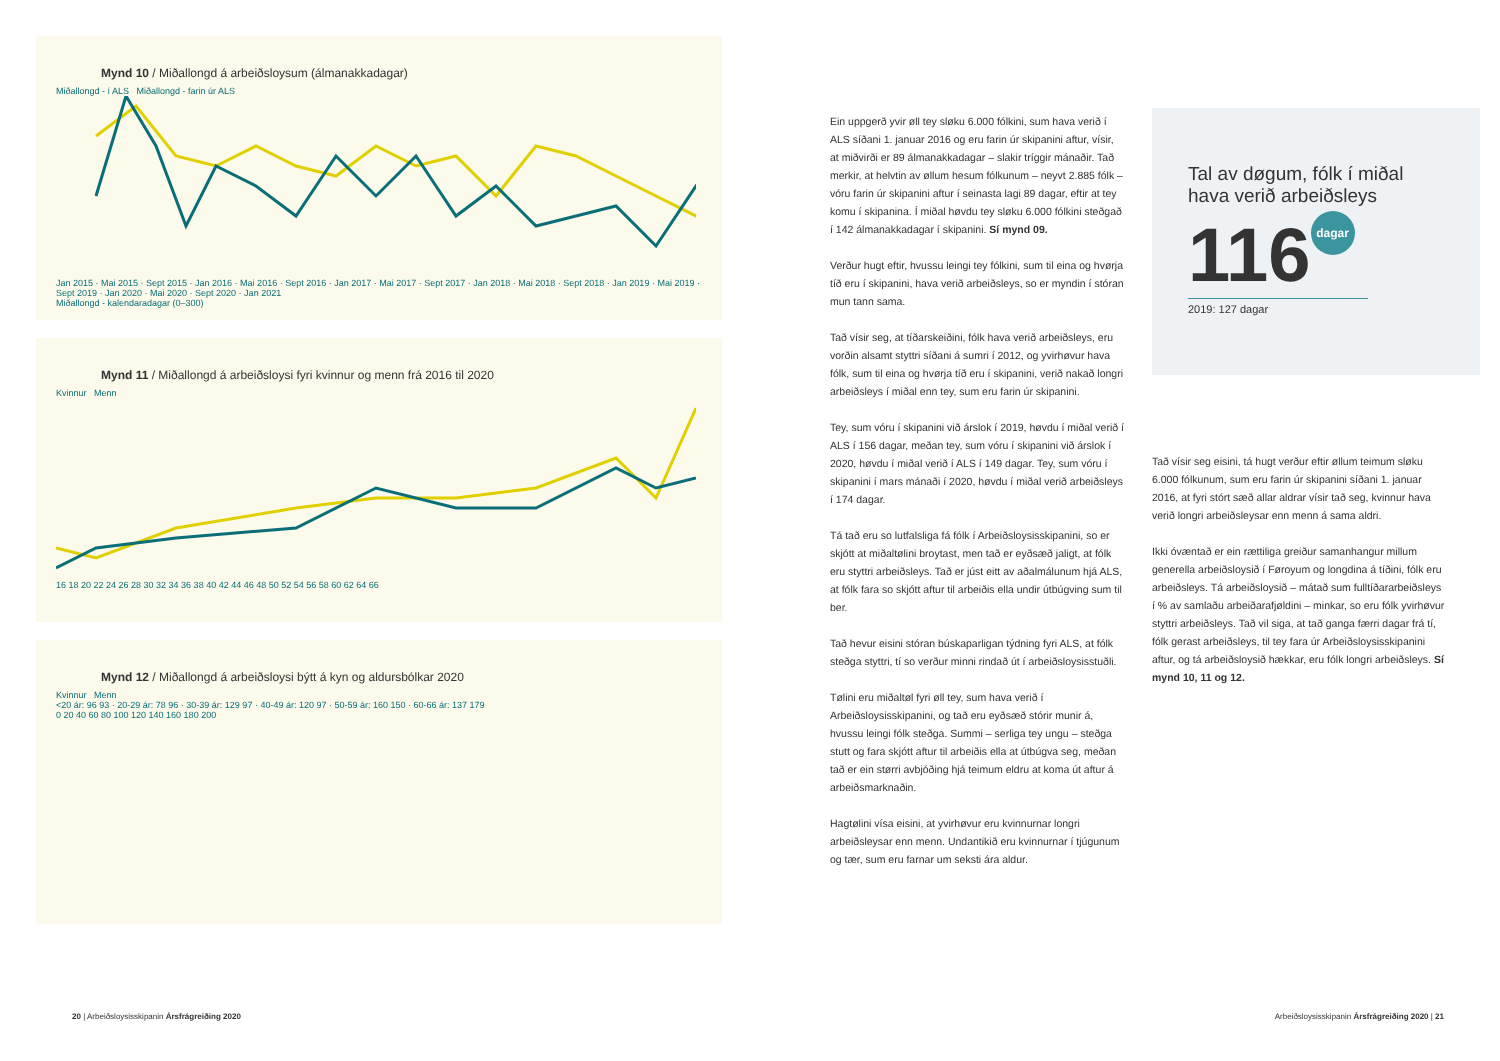Mynd 10 / Miðallongd á arbeiðsloysum (álmanakkadagar)
Miðallongd - í ALS Miðallongd - farin úr ALS
Jan 2015 · Mai 2015 · Sept 2015 · Jan 2016 · Mai 2016 · Sept 2016 · Jan 2017 · Mai 2017 · Sept 2017 · Jan 2018 · Mai 2018 · Sept 2018 · Jan 2019 · Mai 2019 · Sept 2019 · Jan 2020 · Mai 2020 · Sept 2020 · Jan 2021
Miðallongd - kalendaradagar (0–300)
Mynd 11 / Miðallongd á arbeiðsloysi fyri kvinnur og menn frá 2016 til 2020
Kvinnur Menn
16 18 20 22 24 26 28 30 32 34 36 38 40 42 44 46 48 50 52 54 56 58 60 62 64 66
Mynd 12 / Miðallongd á arbeiðsloysi býtt á kyn og aldursbólkar 2020
Kvinnur Menn
<20 ár: 96 93 · 20-29 ár: 78 96 · 30-39 ár: 129 97 · 40-49 ár: 120 97 · 50-59 ár: 160 150 · 60-66 ár: 137 179
0 20 40 60 80 100 120 140 160 180 200
Ein uppgerð yvir øll tey sløku 6.000 fólkini, sum hava verið í ALS síðani 1. januar 2016 og eru farin úr skipanini aftur, vísir, at miðvirði er 89 álmanakkadagar – slakir tríggir mánaðir. Tað merkir, at helvtin av øllum hesum fólkunum – neyvt 2.885 fólk – vóru farin úr skipanini aftur í seinasta lagi 89 dagar, eftir at tey komu í skipanina. Í miðal høvdu tey sløku 6.000 fólkini steðgað í 142 álmanakkadagar í skipanini. Sí mynd 09.
Verður hugt eftir, hvussu leingi tey fólkini, sum til eina og hvørja tíð eru í skipanini, hava verið arbeiðsleys, so er myndin í stóran mun tann sama.
Tað vísir seg, at tíðarskeiðini, fólk hava verið arbeiðsleys, eru vorðin alsamt styttri síðani á sumri í 2012, og yvirhøvur hava fólk, sum til eina og hvørja tíð eru í skipanini, verið nakað longri arbeiðsleys í miðal enn tey, sum eru farin úr skipanini.
Tey, sum vóru í skipanini við árslok í 2019, høvdu í miðal verið í ALS í 156 dagar, meðan tey, sum vóru í skipanini við árslok í 2020, høvdu í miðal verið í ALS í 149 dagar. Tey, sum vóru í skipanini í mars mánaði í 2020, høvdu í miðal verið arbeiðsleys í 174 dagar.
Tá tað eru so lutfalsliga fá fólk í Arbeiðsloysisskipanini, so er skjótt at miðaltølini broytast, men tað er eyðsæð jaligt, at fólk eru styttri arbeiðsleys. Tað er júst eitt av aðalmálunum hjá ALS, at fólk fara so skjótt aftur til arbeiðis ella undir útbúgving sum til ber.
Tað hevur eisini stóran búskaparligan týdning fyri ALS, at fólk steðga styttri, tí so verður minni rindað út í arbeiðsloysisstuðli.
Tølini eru miðaltøl fyri øll tey, sum hava verið í Arbeiðsloysisskipanini, og tað eru eyðsæð stórir munir á, hvussu leingi fólk steðga. Summi – serliga tey ungu – steðga stutt og fara skjótt aftur til arbeiðis ella at útbúgva seg, meðan tað er ein størri avbjóðing hjá teimum eldru at koma út aftur á arbeiðsmarknaðin.
Hagtølini vísa eisini, at yvirhøvur eru kvinnurnar longri arbeiðsleysar enn menn. Undantikið eru kvinnurnar í tjúgunum og tær, sum eru farnar um seksti ára aldur.
Tal av døgum, fólk í miðal hava verið arbeiðsleys
116 dagar
2019: 127 dagar
Tað vísir seg eisini, tá hugt verður eftir øllum teimum sløku 6.000 fólkunum, sum eru farin úr skipanini síðani 1. januar 2016, at fyri stórt sæð allar aldrar vísir tað seg, kvinnur hava verið longri arbeiðsleysar enn menn á sama aldri.
Ikki óvæntað er ein rættiliga greiður samanhangur millum generella arbeiðsloysið í Føroyum og longdina á tíðini, fólk eru arbeiðsleys. Tá arbeiðsloysið – mátað sum fulltíðararbeiðsleys í % av samlaðu arbeiðarafjøldini – minkar, so eru fólk yvirhøvur styttri arbeiðsleys. Tað vil siga, at tað ganga færri dagar frá tí, fólk gerast arbeiðsleys, til tey fara úr Arbeiðsloysisskipanini aftur, og tá arbeiðsloysið hækkar, eru fólk longri arbeiðsleys. Sí mynd 10, 11 og 12.
20 | Arbeiðsloysisskipanin Ársfrágreiðing 2020
Arbeiðsloysisskipanin Ársfrágreiðing 2020 | 21